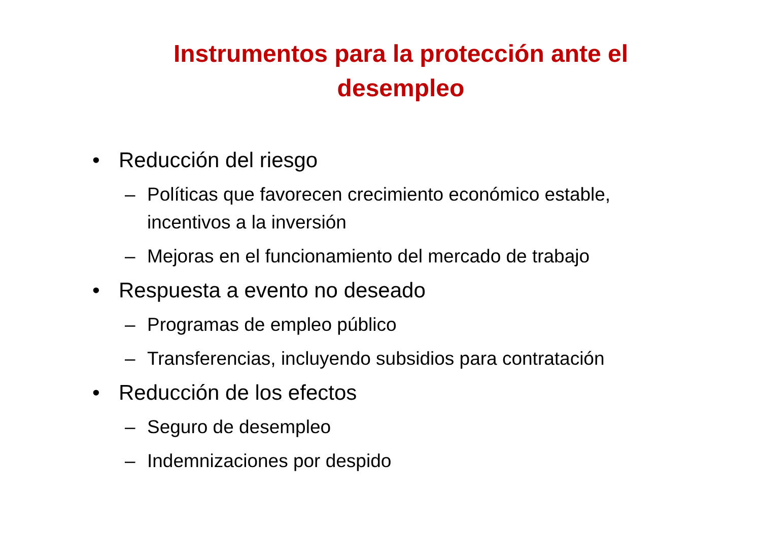Instrumentos para la protección ante el desempleo
• Reducción del riesgo
– Políticas que favorecen crecimiento económico estable, incentivos a la inversión
– Mejoras en el funcionamiento del mercado de trabajo
• Respuesta a evento no deseado
– Programas de empleo público
– Transferencias, incluyendo subsidios para contratación
• Reducción de los efectos
– Seguro de desempleo
– Indemnizaciones por despido